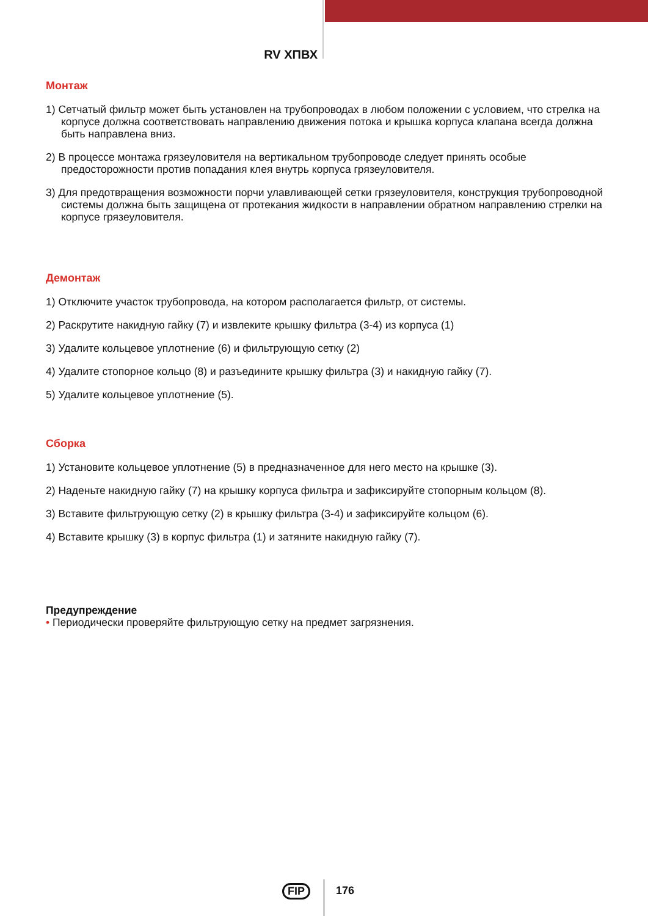RV ХПВХ
Монтаж
1) Сетчатый фильтр может быть установлен на трубопроводах в любом положении с условием, что стрелка на корпусе должна соответствовать направлению движения потока и крышка корпуса клапана всегда должна быть направлена вниз.
2) В процессе монтажа грязеуловителя на вертикальном трубопроводе следует принять особые предосторожности против попадания клея внутрь корпуса грязеуловителя.
3) Для предотвращения возможности порчи улавливающей сетки грязеуловителя, конструкция трубопроводной системы должна быть защищена от протекания жидкости в направлении обратном направлению стрелки на корпусе грязеуловителя.
Демонтаж
1) Отключите участок трубопровода, на котором располагается фильтр, от системы.
2) Раскрутите накидную гайку (7) и извлеките крышку фильтра (3-4) из корпуса (1)
3) Удалите кольцевое уплотнение (6) и фильтрующую сетку (2)
4) Удалите стопорное кольцо (8) и разъедините крышку фильтра (3) и накидную гайку (7).
5) Удалите кольцевое уплотнение (5).
Сборка
1) Установите кольцевое уплотнение (5) в предназначенное для него место на крышке (3).
2) Наденьте накидную гайку (7) на крышку корпуса фильтра и зафиксируйте стопорным кольцом (8).
3) Вставите фильтрующую сетку (2) в крышку фильтра (3-4) и зафиксируйте кольцом (6).
4) Вставите крышку (3) в корпус фильтра (1) и затяните накидную гайку (7).
Предупреждение
• Периодически проверяйте фильтрующую сетку на предмет загрязнения.
FIP 176